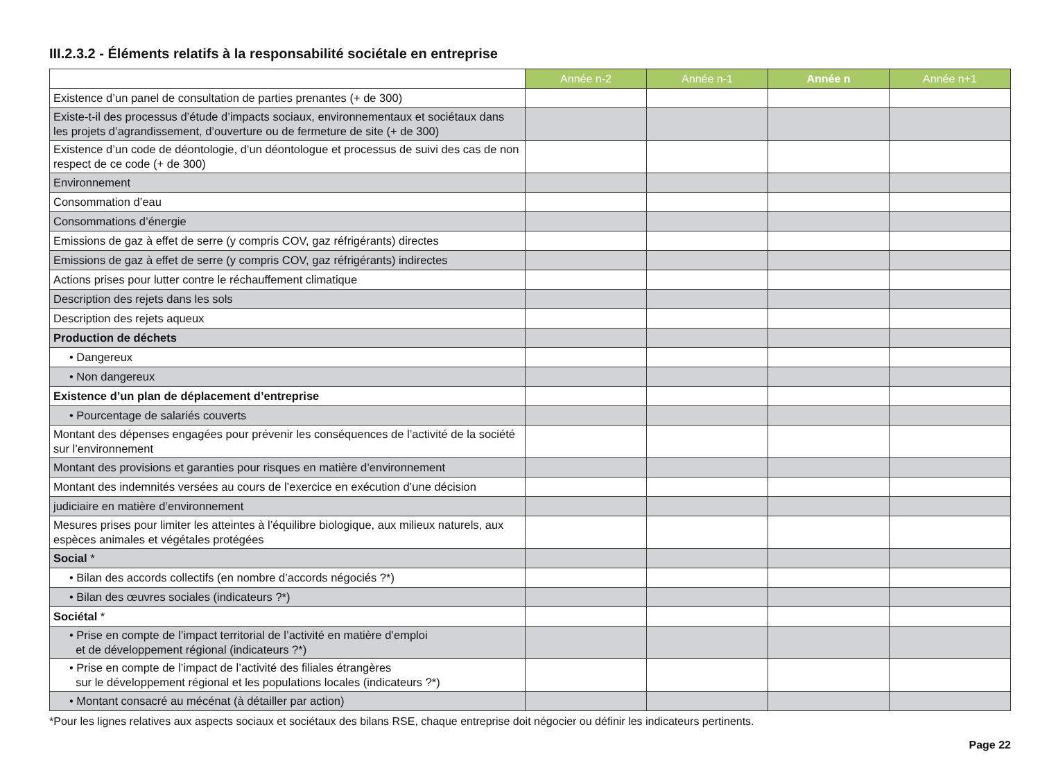III.2.3.2 - Éléments relatifs à la responsabilité sociétale en entreprise
| | Année n-2 | Année n-1 | Année n | Année n+1 |
| --- | --- | --- | --- | --- |
| Existence d’un panel de consultation de parties prenantes (+ de 300) | | | | |
| Existe-t-il des processus d’étude d’impacts sociaux, environnementaux et sociétaux dans les projets d’agrandissement, d’ouverture ou de fermeture de site (+ de 300) | | | | |
| Existence d’un code de déontologie, d’un déontologue et processus de suivi des cas de non respect de ce code (+ de 300) | | | | |
| Environnement | | | | |
| Consommation d’eau | | | | |
| Consommations d’énergie | | | | |
| Emissions de gaz à effet de serre (y compris COV, gaz réfrigérants) directes | | | | |
| Emissions de gaz à effet de serre (y compris COV, gaz réfrigérants) indirectes | | | | |
| Actions prises pour lutter contre le réchauffement climatique | | | | |
| Description des rejets dans les sols | | | | |
| Description des rejets aqueux | | | | |
| Production de déchets | | | | |
| • Dangereux | | | | |
| • Non dangereux | | | | |
| Existence d’un plan de déplacement d’entreprise | | | | |
| • Pourcentage de salariés couverts | | | | |
| Montant des dépenses engagées pour prévenir les conséquences de l’activité de la société sur l’environnement | | | | |
| Montant des provisions et garanties pour risques en matière d’environnement | | | | |
| Montant des indemnités versées au cours de l’exercice en exécution d’une décision | | | | |
| judiciaire en matière d’environnement | | | | |
| Mesures prises pour limiter les atteintes à l’équilibre biologique, aux milieux naturels, aux espèces animales et végétales protégées | | | | |
| Social * | | | | |
| • Bilan des accords collectifs (en nombre d’accords négociés ?*) | | | | |
| • Bilan des œuvres sociales (indicateurs ?*) | | | | |
| Sociétal * | | | | |
| • Prise en compte de l’impact territorial de l’activité en matière d’emploi et de développement régional (indicateurs ?*) | | | | |
| • Prise en compte de l’impact de l’activité des filiales étrangères sur le développement régional et les populations locales (indicateurs ?*) | | | | |
| • Montant consacré au mécénat (à détailler par action) | | | | |
*Pour les lignes relatives aux aspects sociaux et sociétaux des bilans RSE, chaque entreprise doit négocier ou définir les indicateurs pertinents.
Page 22